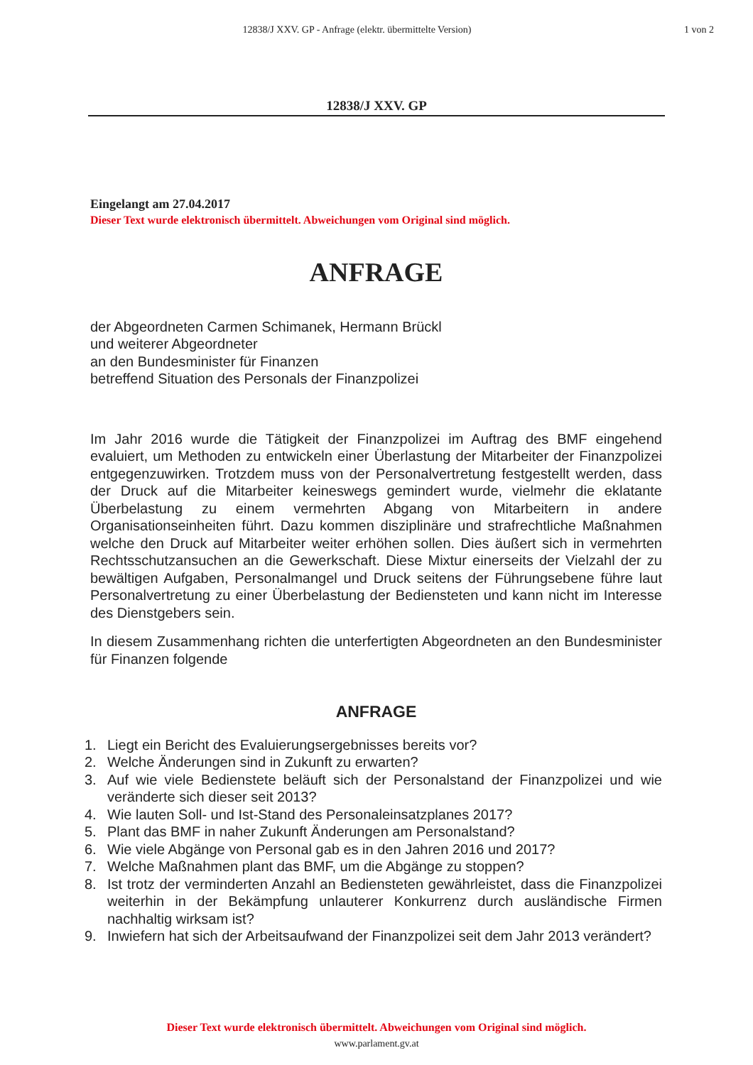12838/J XXV. GP - Anfrage (elektr. übermittelte Version)
1 von 2
12838/J XXV. GP
Eingelangt am 27.04.2017
Dieser Text wurde elektronisch übermittelt. Abweichungen vom Original sind möglich.
ANFRAGE
der Abgeordneten Carmen Schimanek, Hermann Brückl
und weiterer Abgeordneter
an den Bundesminister für Finanzen
betreffend Situation des Personals der Finanzpolizei
Im Jahr 2016 wurde die Tätigkeit der Finanzpolizei im Auftrag des BMF eingehend evaluiert, um Methoden zu entwickeln einer Überlastung der Mitarbeiter der Finanzpolizei entgegenzuwirken. Trotzdem muss von der Personalvertretung festgestellt werden, dass der Druck auf die Mitarbeiter keineswegs gemindert wurde, vielmehr die eklatante Überbelastung zu einem vermehrten Abgang von Mitarbeitern in andere Organisationseinheiten führt. Dazu kommen disziplinäre und strafrechtliche Maßnahmen welche den Druck auf Mitarbeiter weiter erhöhen sollen. Dies äußert sich in vermehrten Rechtsschutzansuchen an die Gewerkschaft. Diese Mixtur einerseits der Vielzahl der zu bewältigen Aufgaben, Personalmangel und Druck seitens der Führungsebene führe laut Personalvertretung zu einer Überbelastung der Bediensteten und kann nicht im Interesse des Dienstgebers sein.
In diesem Zusammenhang richten die unterfertigten Abgeordneten an den Bundesminister für Finanzen folgende
ANFRAGE
1. Liegt ein Bericht des Evaluierungsergebnisses bereits vor?
2. Welche Änderungen sind in Zukunft zu erwarten?
3. Auf wie viele Bedienstete beläuft sich der Personalstand der Finanzpolizei und wie veränderte sich dieser seit 2013?
4. Wie lauten Soll- und Ist-Stand des Personaleinsatzplanes 2017?
5. Plant das BMF in naher Zukunft Änderungen am Personalstand?
6. Wie viele Abgänge von Personal gab es in den Jahren 2016 und 2017?
7. Welche Maßnahmen plant das BMF, um die Abgänge zu stoppen?
8. Ist trotz der verminderten Anzahl an Bediensteten gewährleistet, dass die Finanzpolizei weiterhin in der Bekämpfung unlauterer Konkurrenz durch ausländische Firmen nachhaltig wirksam ist?
9. Inwiefern hat sich der Arbeitsaufwand der Finanzpolizei seit dem Jahr 2013 verändert?
Dieser Text wurde elektronisch übermittelt. Abweichungen vom Original sind möglich.
www.parlament.gv.at